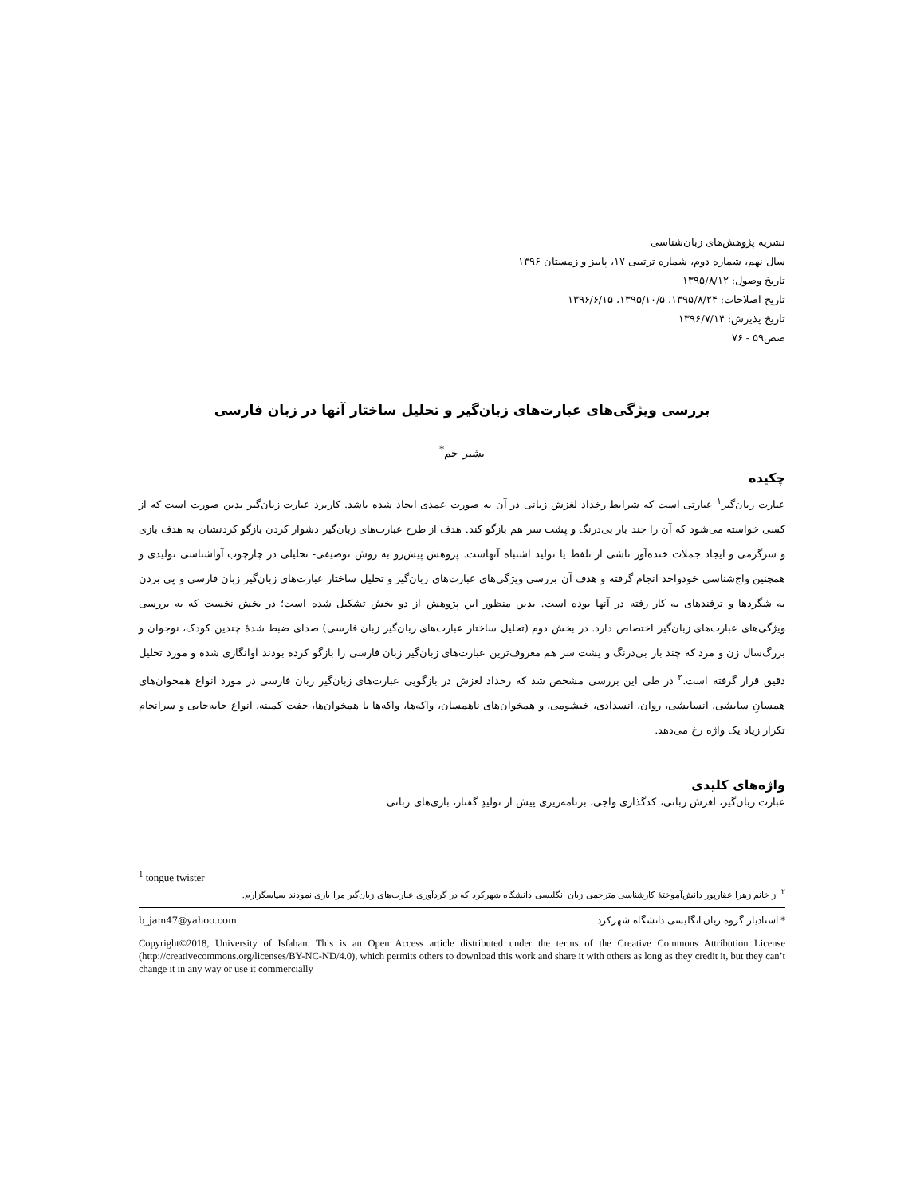نشریه پژوهش‌های زبان‌شناسی
سال نهم، شماره دوم، شماره ترتیبی ۱۷، پاییز و زمستان ۱۳۹۶
تاریخ وصول: ۱۳۹۵/۸/۱۲
تاریخ اصلاحات: ۱۳۹۵/۸/۲۴، ۱۳۹۵/۱۰/۵، ۱۳۹۶/۶/۱۵
تاریخ پذیرش: ۱۳۹۶/۷/۱۴
صص۵۹ - ۷۶
بررسی ویژگی‌های عبارت‌های زبان‌گیر و تحلیل ساختار آنها در زبان فارسی
بشیر جم<sup>*</sup>
چکیده
عبارت زبان‌گیر<sup>۱</sup> عبارتی است که شرایط رخداد لغزش زبانی در آن به صورت عمدی ایجاد شده باشد. کاربرد عبارت زبان‌گیر بدین صورت است که از کسی خواسته می‌شود که آن را چند بار بی‌درنگ و پشت سر هم بازگو کند. هدف از طرح عبارت‌های زبان‌گیر دشوار کردن بازگو کردنشان به هدف بازی و سرگرمی و ایجاد جملات خنده‌آور ناشی از تلفظ یا تولید اشتباه آنهاست. پژوهش پیش‌رو به روش توصیفی- تحلیلی در چارچوب آواشناسی تولیدی و همچنین واج‌شناسی خودواحد انجام گرفته و هدف آن بررسی ویژگی‌های عبارت‌های زبان‌گیر و تحلیل ساختار عبارت‌های زبان‌گیر زبان فارسی و پی بردن به شگردها و ترفندهای به کار رفته در آنها بوده است. بدین منظور این پژوهش از دو بخش تشکیل شده است؛ در بخش نخست که به بررسی ویژگی‌های عبارت‌های زبان‌گیر اختصاص دارد. در بخش دوم (تحلیل ساختار عبارت‌های زبان‌گیر زبان فارسی) صدای ضبط شدهٔ چندین کودک، نوجوان و بزرگ‌سال زن و مرد که چند بار بی‌درنگ و پشت سر هم معروف‌ترین عبارت‌های زبان‌گیر زبان فارسی را بازگو کرده بودند آوانگاری شده و مورد تحلیل دقیق قرار گرفته است.<sup>۲</sup> در طی این بررسی مشخص شد که رخداد لغزش در بازگویی عبارت‌های زبان‌گیر زبان فارسی در مورد انواع همخوان‌های همسانِ سایشی، انسایشی، روان، انسدادی، خیشومی، و همخوان‌های ناهمسان، واکه‌ها، واکه‌ها با همخوان‌ها، جفت کمینه، انواع جابه‌جایی و سرانجام تکرار زیاد یک واژه رخ می‌دهد.
واژه‌های کلیدی
عبارت زبان‌گیر، لغزش زبانی، کدگذاری واجی، برنامه‌ریزی پیش از تولیدِ گفتار، بازی‌های زبانی
<sup>1</sup> tongue twister
<sup>۲</sup> از خانم زهرا غفارپور دانش‌آموختهٔ کارشناسی مترجمی زبان انگلیسی دانشگاه شهرکرد که در گردآوری عبارت‌های زبان‌گیر مرا یاری نمودند سپاسگزارم.
b_jam47@yahoo.com * استادیار گروه زبان انگلیسی دانشگاه شهرکرد
Copyright©2018, University of Isfahan. This is an Open Access article distributed under the terms of the Creative Commons Attribution License (http://creativecommons.org/licenses/BY-NC-ND/4.0), which permits others to download this work and share it with others as long as they credit it, but they can’t change it in any way or use it commercially